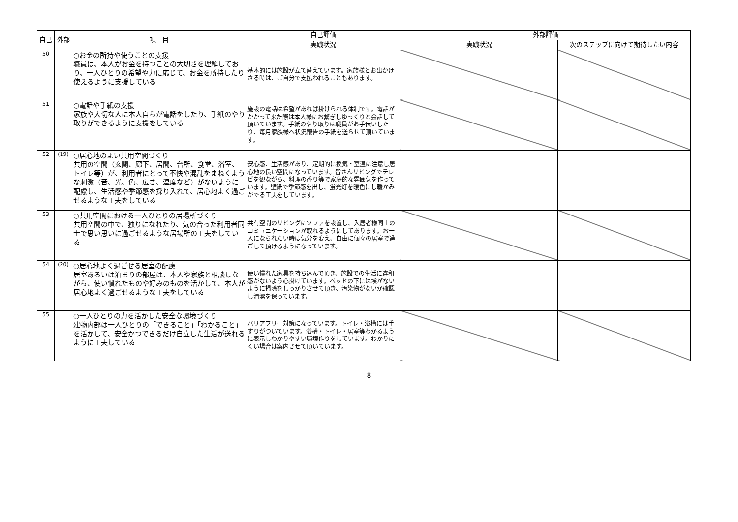| 自己 | 外部 | 項 目 | 自己評価 | 外部評価 | |
| --- | --- | --- | --- | --- | --- |
| | | | 実践状況 | 実践状況 | 次のステップに向けて期待したい内容 |
| 50 | | ○お金の所持や使うことの支援 職員は、本人がお金を持つことの大切さを理解しており、一人ひとりの希望や力に応じて、お金を所持したり使えるように支援している | 基本的には施設が立て替えています。家族様とお出かけさる時は、ご自分で支払われることもあります。 | | |
| 51 | | ○電話や手紙の支援 家族や大切な人に本人自らが電話をしたり、手紙のやり取りができるように支援をしている | 施設の電話は希望があれば掛けられる体制です。電話がかかって来た際は本人様にお繋ぎしゆっくりと会話して頂いています。手紙のやり取りは職員がお手伝いしたり、毎月家族様へ状況報告の手紙を送らせて頂いています。 | | |
| 52 | (19) | ○居心地のよい共用空間づくり 共用の空間（玄関、廊下、居間、台所、食堂、浴室、トイレ等）が、利用者にとって不快や混乱をまねくような刺激（音、光、色、広さ、温度など）がないように配慮し、生活感や季節感を採り入れて、居心地よく過ごせるような工夫をしている | 安心感、生活感があり、定期的に換気・室温に注意し居心地の良い空間になっています。皆さんリビングでテレビを観ながら、料理の香り等で家庭的な雰囲気を作っています。壁紙で季節感を出し、蛍光灯を暖色にし暖かみがでる工夫をしています。 | | |
| 53 | | ○共用空間における一人ひとりの居場所づくり 共用空間の中で、独りになれたり、気の合った利用者同士で思い思いに過ごせるような居場所の工夫をしている | 共有空間のリビングにソファを設置し、入居者様同士のコミュニケーションが取れるようにしてあります。お一人になられたい時は気分を変え、自由に個々の居室で過ごして頂けるようになっています。 | | |
| 54 | (20) | ○居心地よく過ごせる居室の配慮 居室あるいは泊まりの部屋は、本人や家族と相談しながら、使い慣れたものや好みのものを活かして、本人が居心地よく過ごせるような工夫をしている | 使い慣れた家具を持ち込んで頂き、施設での生活に違和感がないよう心掛けています。ベッドの下には埃がないように掃除をしっかりさせて頂き、汚染物がないか確認し清潔を保っています。 | | |
| 55 | | ○一人ひとりの力を活かした安全な環境づくり 建物内部は一人ひとりの「できること」「わかること」を活かして、安全かつできるだけ自立した生活が送れるように工夫している | バリアフリー対策になっています。トイレ・浴槽には手すりがついています。浴槽・トイレ・居室等わかるように表示しわかりやすい環境作りをしています。わかりにくい場合は案内させて頂いています。 | | |
8